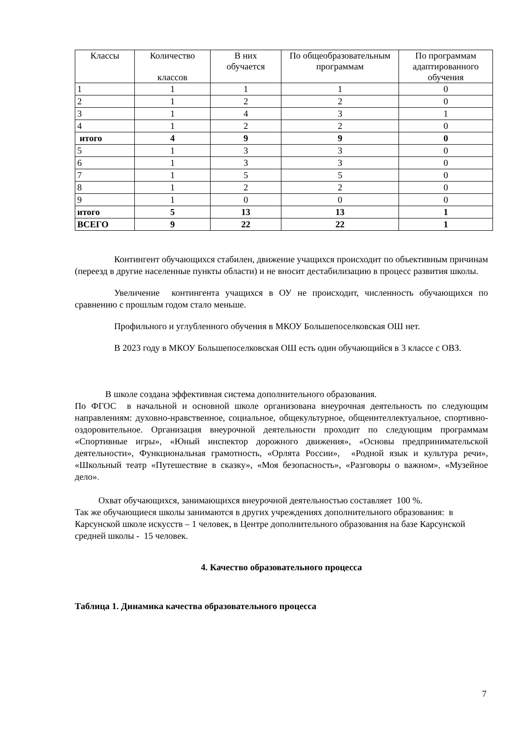| Классы | Количество классов | В них обучается | По общеобразовательным программам | По программам адаптированного обучения |
| --- | --- | --- | --- | --- |
| 1 | 1 | 1 | 1 | 0 |
| 2 | 1 | 2 | 2 | 0 |
| 3 | 1 | 4 | 3 | 1 |
| 4 | 1 | 2 | 2 | 0 |
| итого | 4 | 9 | 9 | 0 |
| 5 | 1 | 3 | 3 | 0 |
| 6 | 1 | 3 | 3 | 0 |
| 7 | 1 | 5 | 5 | 0 |
| 8 | 1 | 2 | 2 | 0 |
| 9 | 1 | 0 | 0 | 0 |
| итого | 5 | 13 | 13 | 1 |
| ВСЕГО | 9 | 22 | 22 | 1 |
Контингент обучающихся стабилен, движение учащихся происходит по объективным причинам (переезд в другие населенные пункты области) и не вносит дестабилизацию в процесс развития школы.
Увеличение контингента учащихся в ОУ не происходит, численность обучающихся по сравнению с прошлым годом стало меньше.
Профильного и углубленного обучения в МКОУ Большепоселковская ОШ нет.
В 2023 году в МКОУ Большепоселковская ОШ есть один обучающийся в 3 классе с ОВЗ.
В школе создана эффективная система дополнительного образования.
По ФГОС в начальной и основной школе организована внеурочная деятельность по следующим направлениям: духовно-нравственное, социальное, общекультурное, общеинтеллектуальное, спортивно-оздоровительное. Организация внеурочной деятельности проходит по следующим программам «Спортивные игры», «Юный инспектор дорожного движения», «Основы предпринимательской деятельности», Функциональная грамотность, «Орлята России», «Родной язык и культура речи», «Школьный театр «Путешествие в сказку», «Моя безопасность», «Разговоры о важном», «Музейное дело».
Охват обучающихся, занимающихся внеурочной деятельностью составляет 100 %.
Так же обучающиеся школы занимаются в других учреждениях дополнительного образования: в Карсунской школе искусств – 1 человек, в Центре дополнительного образования на базе Карсунской средней школы - 15 человек.
4. Качество образовательного процесса
Таблица 1. Динамика качества образовательного процесса
7